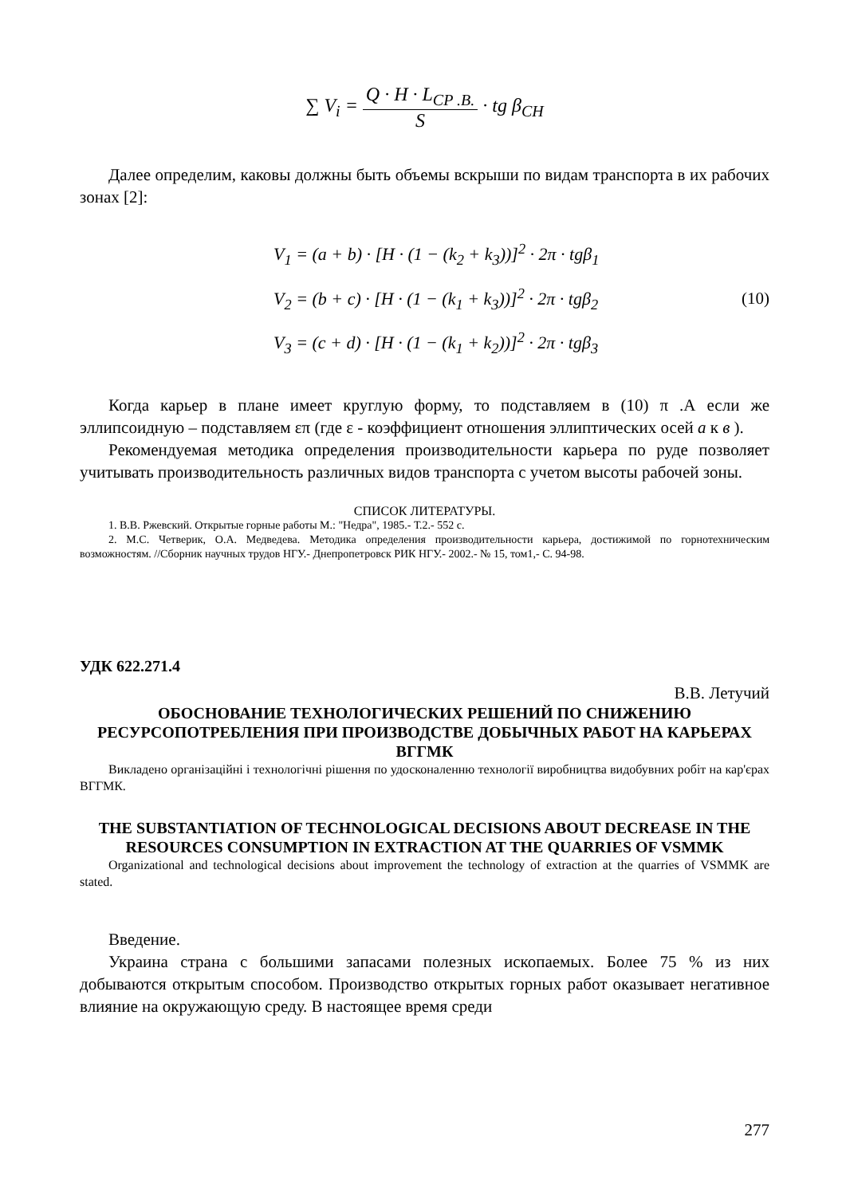∑ V<sub>i</sub> = Q · H · L<sub>CP .B.</sub> S · tg β<sub>CH</sub>
Далее определим, каковы должны быть объемы вскрыши по видам транспорта в их рабочих зонах [2]:
V<sub>1</sub> = (a + b) · [H · (1 − (k<sub>2</sub> + k<sub>3</sub>))]<sup>2</sup> · 2π · tgβ<sub>1</sub>
V<sub>2</sub> = (b + c) · [H · (1 − (k<sub>1</sub> + k<sub>3</sub>))]<sup>2</sup> · 2π · tgβ<sub>2</sub>
V<sub>3</sub> = (c + d) · [H · (1 − (k<sub>1</sub> + k<sub>2</sub>))]<sup>2</sup> · 2π · tgβ<sub>3</sub>
(10)
Когда карьер в плане имеет круглую форму, то подставляем в (10) π .А если же эллипсоидную – подставляем επ (где ε - коэффициент отношения эллиптических осей а к в ).
Рекомендуемая методика определения производительности карьера по руде позволяет учитывать производительность различных видов транспорта с учетом высоты рабочей зоны.
СПИСОК ЛИТЕРАТУРЫ.
1. В.В. Ржевский. Открытые горные работы М.: "Недра", 1985.- Т.2.- 552 с.
2. М.С. Четверик, О.А. Медведева. Методика определения производительности карьера, достижимой по горнотехническим возможностям. //Сборник научных трудов НГУ.- Днепропетровск РИК НГУ.- 2002.- № 15, том1,- С. 94-98.
УДК 622.271.4
В.В. Летучий
ОБОСНОВАНИЕ ТЕХНОЛОГИЧЕСКИХ РЕШЕНИЙ ПО СНИЖЕНИЮ РЕСУРСОПОТРЕБЛЕНИЯ ПРИ ПРОИЗВОДСТВЕ ДОБЫЧНЫХ РАБОТ НА КАРЬЕРАХ ВГГМК
Викладено організаційні і технологічні рішення по удосконаленню технології виробництва видобувних робіт на кар'єрах ВГГМК.
THE SUBSTANTIATION OF TECHNOLOGICAL DECISIONS ABOUT DECREASE IN THE RESOURCES CONSUMPTION IN EXTRACTION AT THE QUARRIES OF VSMMK
Organizational and technological decisions about improvement the technology of extraction at the quarries of VSMMK are stated.
Введение.
Украина страна с большими запасами полезных ископаемых. Более 75 % из них добываются открытым способом. Производство открытых горных работ оказывает негативное влияние на окружающую среду. В настоящее время среди
277